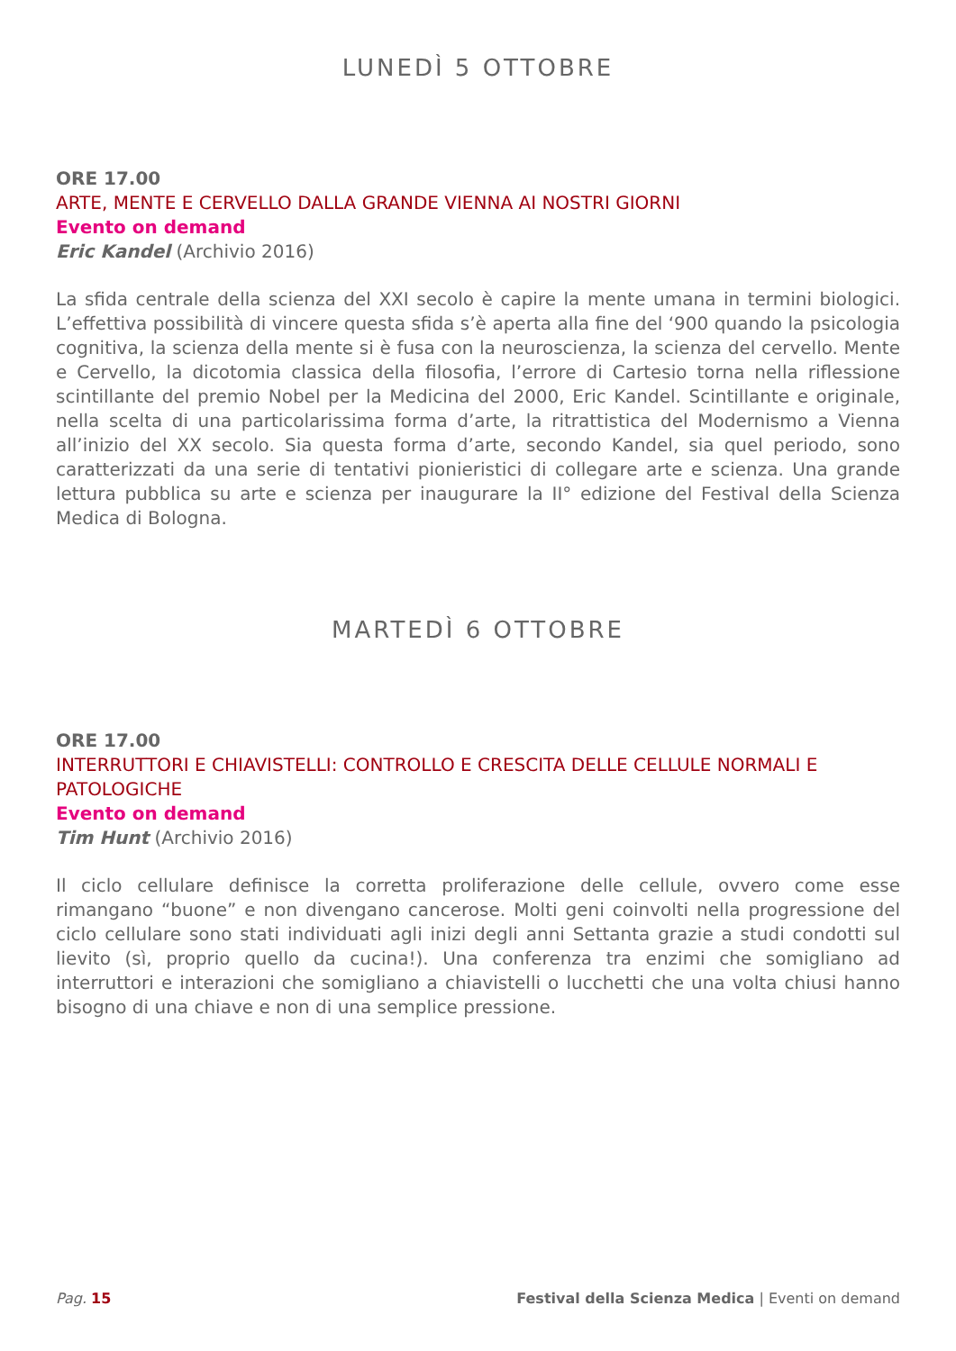LUNEDÌ 5 OTTOBRE
ORE 17.00
ARTE, MENTE E CERVELLO DALLA GRANDE VIENNA AI NOSTRI GIORNI
Evento on demand
Eric Kandel (Archivio 2016)
La sfida centrale della scienza del XXI secolo è capire la mente umana in termini biologici. L’effettiva possibilità di vincere questa sfida s’è aperta alla fine del ‘900 quando la psicologia cognitiva, la scienza della mente si è fusa con la neuroscienza, la scienza del cervello. Mente e Cervello, la dicotomia classica della filosofia, l’errore di Cartesio torna nella riflessione scintillante del premio Nobel per la Medicina del 2000, Eric Kandel. Scintillante e originale, nella scelta di una particolarissima forma d’arte, la ritrattistica del Modernismo a Vienna all’inizio del XX secolo. Sia questa forma d’arte, secondo Kandel, sia quel periodo, sono caratterizzati da una serie di tentativi pionieristici di collegare arte e scienza. Una grande lettura pubblica su arte e scienza per inaugurare la II° edizione del Festival della Scienza Medica di Bologna.
MARTEDÌ 6 OTTOBRE
ORE 17.00
INTERRUTTORI E CHIAVISTELLI: CONTROLLO E CRESCITA DELLE CELLULE NORMALI E PATOLOGICHE
Evento on demand
Tim Hunt (Archivio 2016)
Il ciclo cellulare definisce la corretta proliferazione delle cellule, ovvero come esse rimangano “buone” e non divengano cancerose. Molti geni coinvolti nella progressione del ciclo cellulare sono stati individuati agli inizi degli anni Settanta grazie a studi condotti sul lievito (sì, proprio quello da cucina!). Una conferenza tra enzimi che somigliano ad interruttori e interazioni che somigliano a chiavistelli o lucchetti che una volta chiusi hanno bisogno di una chiave e non di una semplice pressione.
Pag. 15 Festival della Scienza Medica | Eventi on demand